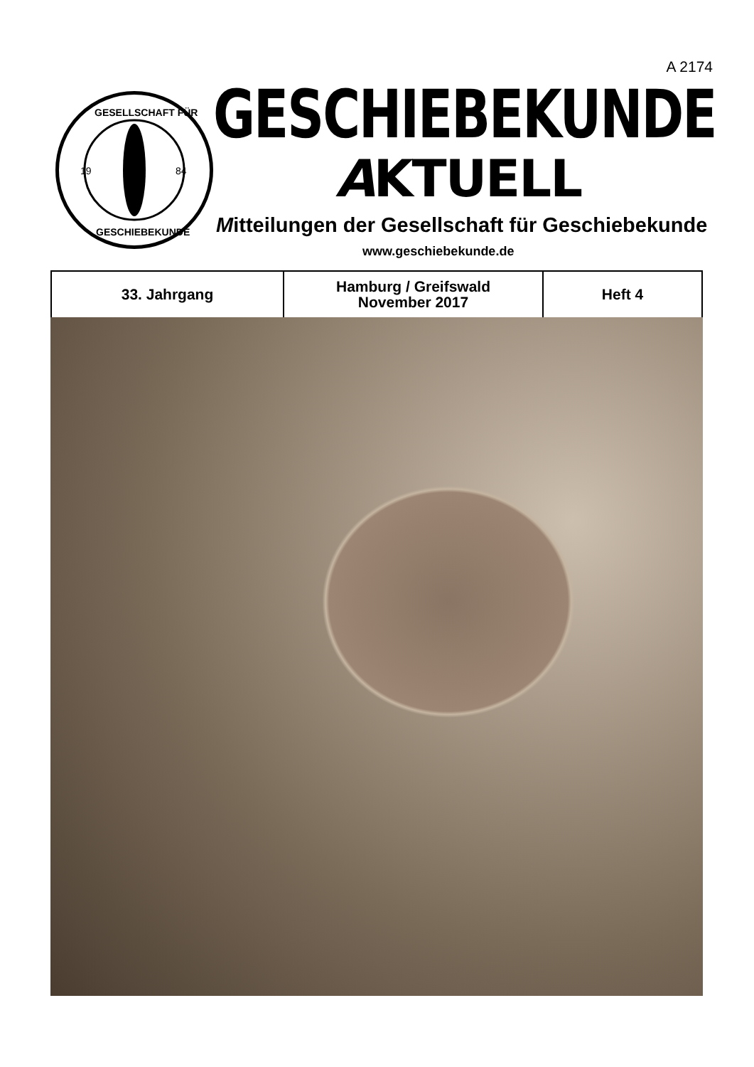A 2174
19
84
GESELLSCHAFT FÜR
GESCHIEBEKUNDE
GESCHIEBEKUNDE
AKTUELL
Mitteilungen der Gesellschaft für Geschiebekunde
www.geschiebekunde.de
| 33. Jahrgang | Hamburg / Greifswald November 2017 | Heft 4 |